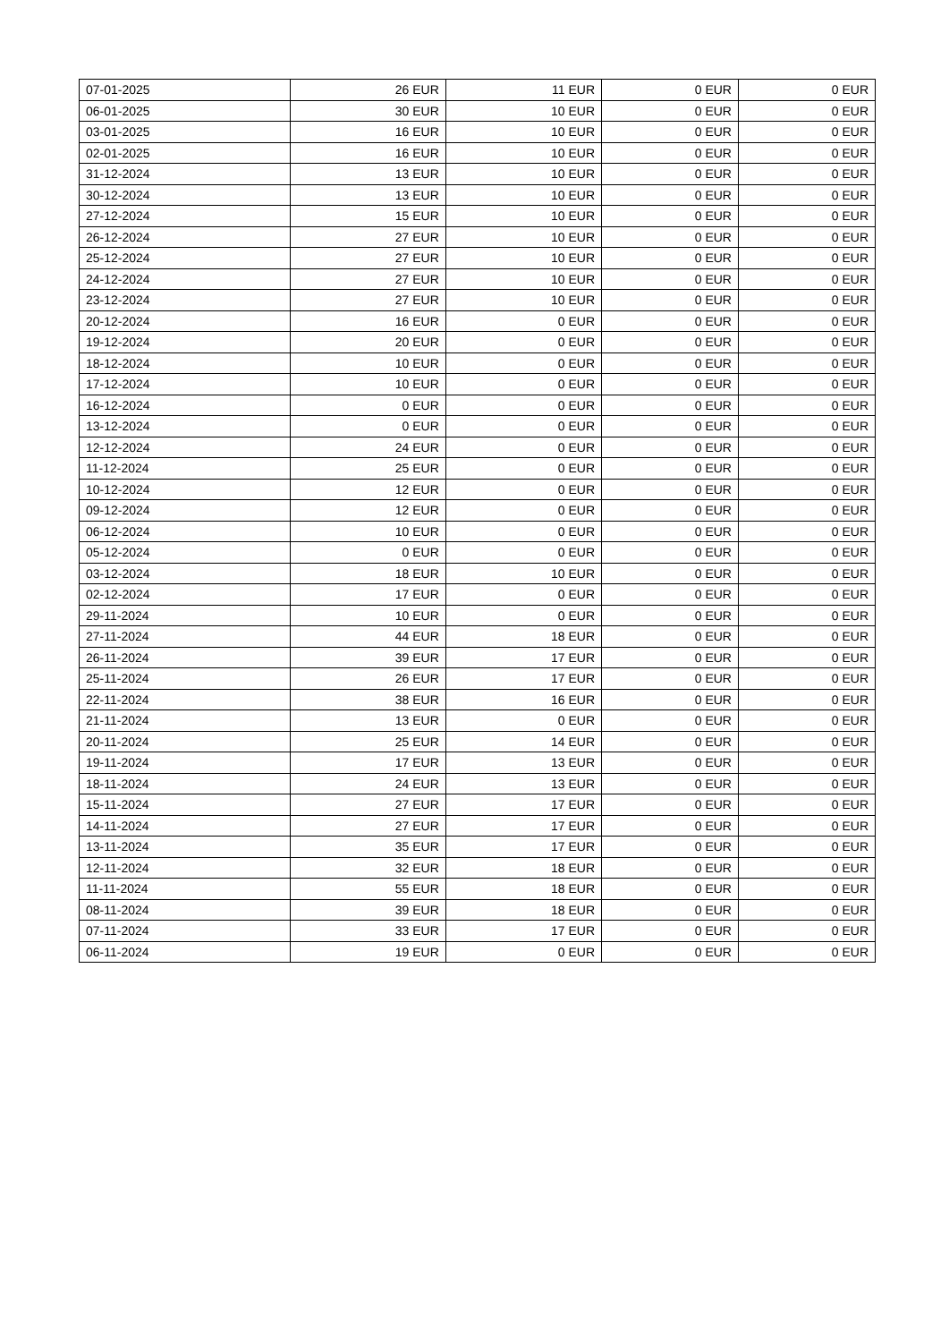| 07-01-2025 | 26 EUR | 11 EUR | 0 EUR | 0 EUR |
| 06-01-2025 | 30 EUR | 10 EUR | 0 EUR | 0 EUR |
| 03-01-2025 | 16 EUR | 10 EUR | 0 EUR | 0 EUR |
| 02-01-2025 | 16 EUR | 10 EUR | 0 EUR | 0 EUR |
| 31-12-2024 | 13 EUR | 10 EUR | 0 EUR | 0 EUR |
| 30-12-2024 | 13 EUR | 10 EUR | 0 EUR | 0 EUR |
| 27-12-2024 | 15 EUR | 10 EUR | 0 EUR | 0 EUR |
| 26-12-2024 | 27 EUR | 10 EUR | 0 EUR | 0 EUR |
| 25-12-2024 | 27 EUR | 10 EUR | 0 EUR | 0 EUR |
| 24-12-2024 | 27 EUR | 10 EUR | 0 EUR | 0 EUR |
| 23-12-2024 | 27 EUR | 10 EUR | 0 EUR | 0 EUR |
| 20-12-2024 | 16 EUR | 0 EUR | 0 EUR | 0 EUR |
| 19-12-2024 | 20 EUR | 0 EUR | 0 EUR | 0 EUR |
| 18-12-2024 | 10 EUR | 0 EUR | 0 EUR | 0 EUR |
| 17-12-2024 | 10 EUR | 0 EUR | 0 EUR | 0 EUR |
| 16-12-2024 | 0 EUR | 0 EUR | 0 EUR | 0 EUR |
| 13-12-2024 | 0 EUR | 0 EUR | 0 EUR | 0 EUR |
| 12-12-2024 | 24 EUR | 0 EUR | 0 EUR | 0 EUR |
| 11-12-2024 | 25 EUR | 0 EUR | 0 EUR | 0 EUR |
| 10-12-2024 | 12 EUR | 0 EUR | 0 EUR | 0 EUR |
| 09-12-2024 | 12 EUR | 0 EUR | 0 EUR | 0 EUR |
| 06-12-2024 | 10 EUR | 0 EUR | 0 EUR | 0 EUR |
| 05-12-2024 | 0 EUR | 0 EUR | 0 EUR | 0 EUR |
| 03-12-2024 | 18 EUR | 10 EUR | 0 EUR | 0 EUR |
| 02-12-2024 | 17 EUR | 0 EUR | 0 EUR | 0 EUR |
| 29-11-2024 | 10 EUR | 0 EUR | 0 EUR | 0 EUR |
| 27-11-2024 | 44 EUR | 18 EUR | 0 EUR | 0 EUR |
| 26-11-2024 | 39 EUR | 17 EUR | 0 EUR | 0 EUR |
| 25-11-2024 | 26 EUR | 17 EUR | 0 EUR | 0 EUR |
| 22-11-2024 | 38 EUR | 16 EUR | 0 EUR | 0 EUR |
| 21-11-2024 | 13 EUR | 0 EUR | 0 EUR | 0 EUR |
| 20-11-2024 | 25 EUR | 14 EUR | 0 EUR | 0 EUR |
| 19-11-2024 | 17 EUR | 13 EUR | 0 EUR | 0 EUR |
| 18-11-2024 | 24 EUR | 13 EUR | 0 EUR | 0 EUR |
| 15-11-2024 | 27 EUR | 17 EUR | 0 EUR | 0 EUR |
| 14-11-2024 | 27 EUR | 17 EUR | 0 EUR | 0 EUR |
| 13-11-2024 | 35 EUR | 17 EUR | 0 EUR | 0 EUR |
| 12-11-2024 | 32 EUR | 18 EUR | 0 EUR | 0 EUR |
| 11-11-2024 | 55 EUR | 18 EUR | 0 EUR | 0 EUR |
| 08-11-2024 | 39 EUR | 18 EUR | 0 EUR | 0 EUR |
| 07-11-2024 | 33 EUR | 17 EUR | 0 EUR | 0 EUR |
| 06-11-2024 | 19 EUR | 0 EUR | 0 EUR | 0 EUR |